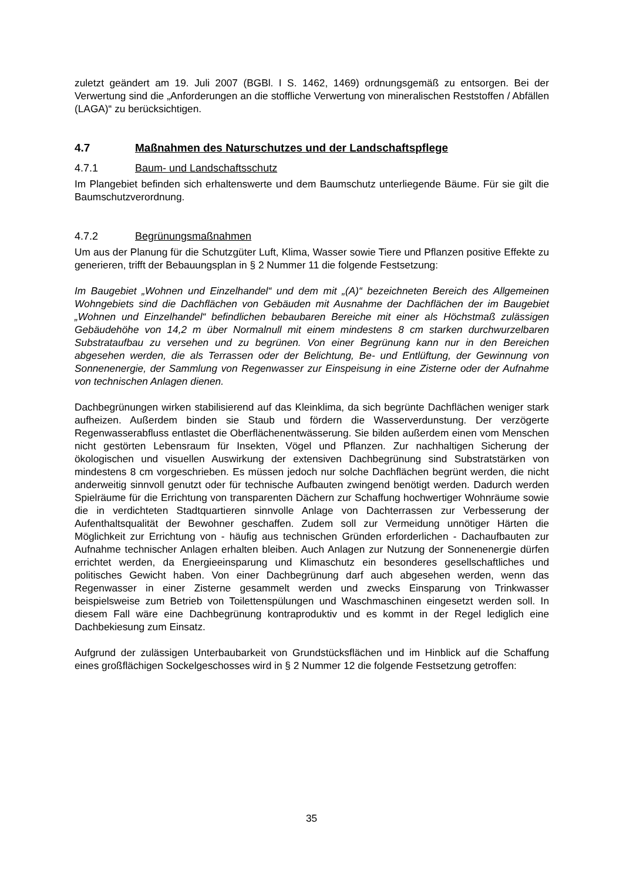zuletzt geändert am 19. Juli 2007 (BGBl. I S. 1462, 1469) ordnungsgemäß zu entsorgen. Bei der Verwertung sind die „Anforderungen an die stoffliche Verwertung von mineralischen Reststoffen / Abfällen (LAGA)“ zu berücksichtigen.
4.7 Maßnahmen des Naturschutzes und der Landschaftspflege
4.7.1 Baum- und Landschaftsschutz
Im Plangebiet befinden sich erhaltenswerte und dem Baumschutz unterliegende Bäume. Für sie gilt die Baumschutzverordnung.
4.7.2 Begrünungsmaßnahmen
Um aus der Planung für die Schutzgüter Luft, Klima, Wasser sowie Tiere und Pflanzen positive Effekte zu generieren, trifft der Bebauungsplan in § 2 Nummer 11 die folgende Festsetzung:
Im Baugebiet „Wohnen und Einzelhandel“ und dem mit „(A)“ bezeichneten Bereich des Allgemeinen Wohngebiets sind die Dachflächen von Gebäuden mit Ausnahme der Dachflächen der im Baugebiet „Wohnen und Einzelhandel“ befindlichen bebaubaren Bereiche mit einer als Höchstmaß zulässigen Gebäudehöhe von 14,2 m über Normalnull mit einem mindestens 8 cm starken durchwurzelbaren Substrataufbau zu versehen und zu begrünen. Von einer Begrünung kann nur in den Bereichen abgesehen werden, die als Terrassen oder der Belichtung, Be- und Entlüftung, der Gewinnung von Sonnenenergie, der Sammlung von Regenwasser zur Einspeisung in eine Zisterne oder der Aufnahme von technischen Anlagen dienen.
Dachbegrünungen wirken stabilisierend auf das Kleinklima, da sich begrünte Dachflächen weniger stark aufheizen. Außerdem binden sie Staub und fördern die Wasserverdunstung. Der verzögerte Regenwasserabfluss entlastet die Oberflächenentwässerung. Sie bilden außerdem einen vom Menschen nicht gestörten Lebensraum für Insekten, Vögel und Pflanzen. Zur nachhaltigen Sicherung der ökologischen und visuellen Auswirkung der extensiven Dachbegrünung sind Substratstärken von mindestens 8 cm vorgeschrieben. Es müssen jedoch nur solche Dachflächen begrünt werden, die nicht anderweitig sinnvoll genutzt oder für technische Aufbauten zwingend benötigt werden. Dadurch werden Spielräume für die Errichtung von transparenten Dächern zur Schaffung hochwertiger Wohnräume sowie die in verdichteten Stadtquartieren sinnvolle Anlage von Dachterrassen zur Verbesserung der Aufenthaltsqualität der Bewohner geschaffen. Zudem soll zur Vermeidung unnötiger Härten die Möglichkeit zur Errichtung von - häufig aus technischen Gründen erforderlichen - Dachaufbauten zur Aufnahme technischer Anlagen erhalten bleiben. Auch Anlagen zur Nutzung der Sonnenenergie dürfen errichtet werden, da Energieeinsparung und Klimaschutz ein besonderes gesellschaftliches und politisches Gewicht haben. Von einer Dachbegrünung darf auch abgesehen werden, wenn das Regenwasser in einer Zisterne gesammelt werden und zwecks Einsparung von Trinkwasser beispielsweise zum Betrieb von Toilettenspülungen und Waschmaschinen eingesetzt werden soll. In diesem Fall wäre eine Dachbegrünung kontraproduktiv und es kommt in der Regel lediglich eine Dachbekiesung zum Einsatz.
Aufgrund der zulässigen Unterbaubarkeit von Grundstücksflächen und im Hinblick auf die Schaffung eines großflächigen Sockelgeschosses wird in § 2 Nummer 12 die folgende Festsetzung getroffen:
35